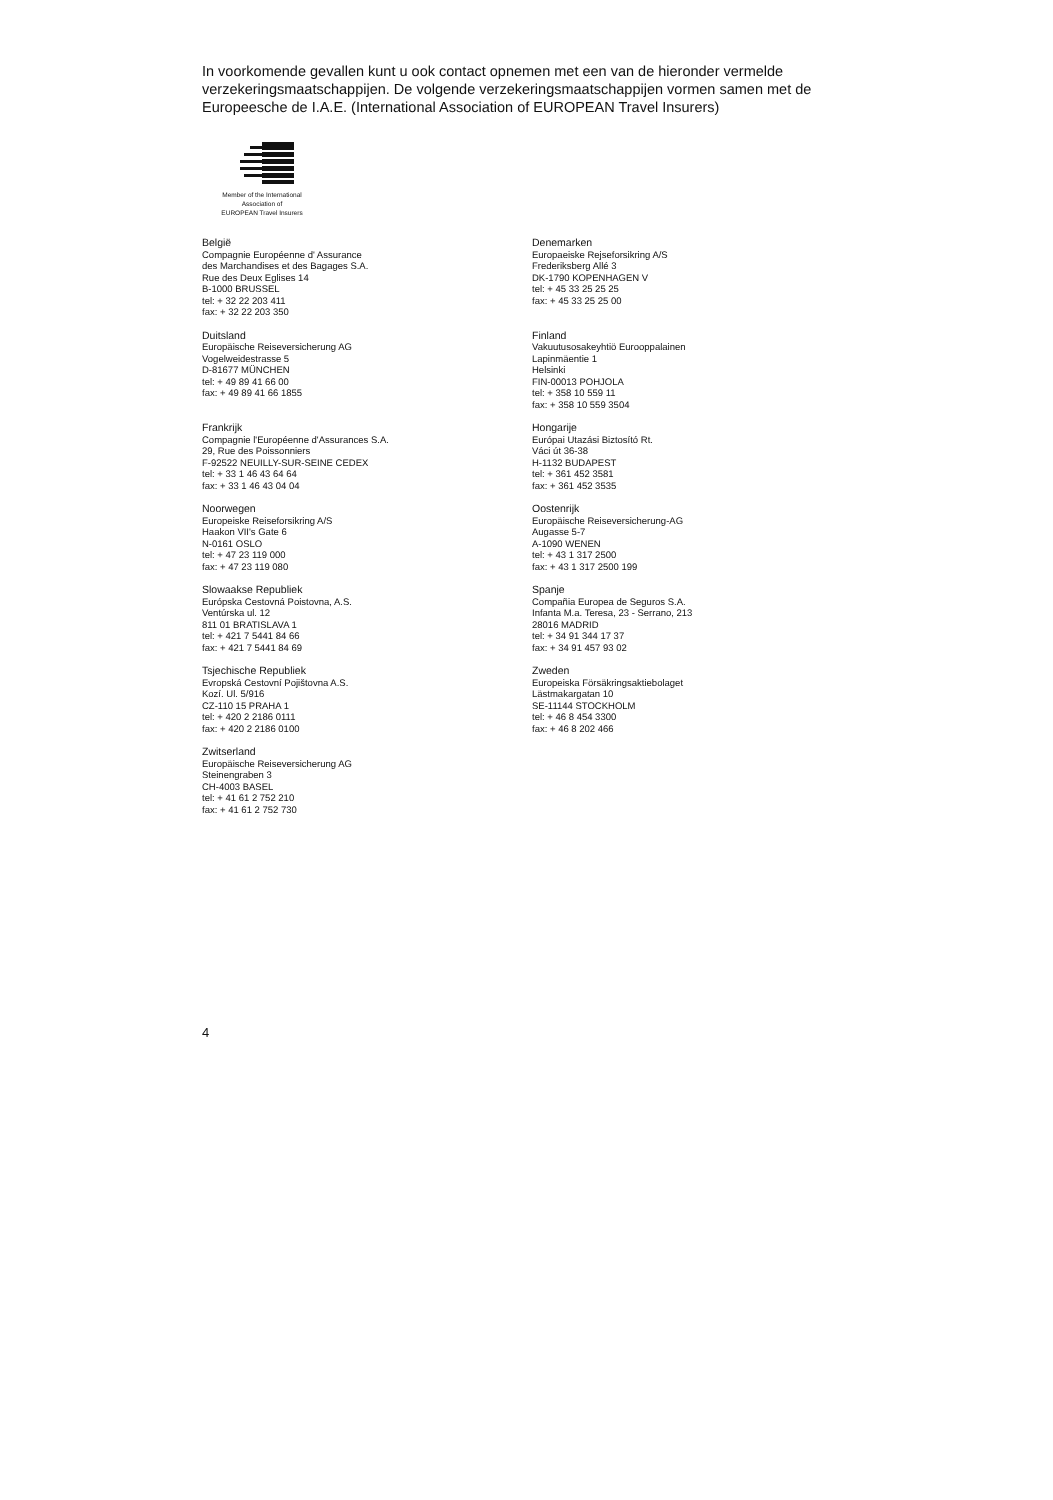In voorkomende gevallen kunt u ook contact opnemen met een van de hieronder vermelde verzekeringsmaatschappijen. De volgende verzekeringsmaatschappijen vormen samen met de Europeesche de I.A.E. (International Association of EUROPEAN Travel Insurers)
Member of the International
Association of
EUROPEAN Travel Insurers
België
Compagnie Européenne d' Assurance
des Marchandises et des Bagages S.A.
Rue des Deux Eglises 14
B-1000 BRUSSEL
tel: + 32 22 203 411
fax: + 32 22 203 350
Duitsland
Europäische Reiseversicherung AG
Vogelweidestrasse 5
D-81677 MÜNCHEN
tel: + 49 89 41 66 00
fax: + 49 89 41 66 1855
Frankrijk
Compagnie l'Européenne d'Assurances S.A.
29, Rue des Poissonniers
F-92522 NEUILLY-SUR-SEINE CEDEX
tel: + 33 1 46 43 64 64
fax: + 33 1 46 43 04 04
Noorwegen
Europeiske Reiseforsikring A/S
Haakon VII's Gate 6
N-0161 OSLO
tel: + 47 23 119 000
fax: + 47 23 119 080
Slowaakse Republiek
Európska Cestovná Poistovna, A.S.
Ventúrska ul. 12
811 01 BRATISLAVA 1
tel: + 421 7 5441 84 66
fax: + 421 7 5441 84 69
Tsjechische Republiek
Evropská Cestovní Pojištovna A.S.
Kozí. Ul. 5/916
CZ-110 15 PRAHA 1
tel: + 420 2 2186 0111
fax: + 420 2 2186 0100
Zwitserland
Europäische Reiseversicherung AG
Steinengraben 3
CH-4003 BASEL
tel: + 41 61 2 752 210
fax: + 41 61 2 752 730
Denemarken
Europaeiske Rejseforsikring A/S
Frederiksberg Allé 3
DK-1790 KOPENHAGEN V
tel: + 45 33 25 25 25
fax: + 45 33 25 25 00
Finland
Vakuutusosakeyhtiö Eurooppalainen
Lapinmäentie 1
Helsinki
FIN-00013 POHJOLA
tel: + 358 10 559 11
fax: + 358 10 559 3504
Hongarije
Európai Utazási Biztosító Rt.
Váci út 36-38
H-1132 BUDAPEST
tel: + 361 452 3581
fax: + 361 452 3535
Oostenrijk
Europäische Reiseversicherung-AG
Augasse 5-7
A-1090 WENEN
tel: + 43 1 317 2500
fax: + 43 1 317 2500 199
Spanje
Compañia Europea de Seguros S.A.
Infanta M.a. Teresa, 23 - Serrano, 213
28016 MADRID
tel: + 34 91 344 17 37
fax: + 34 91 457 93 02
Zweden
Europeiska Försäkringsaktiebolaget
Lästmakargatan 10
SE-11144 STOCKHOLM
tel: + 46 8 454 3300
fax: + 46 8 202 466
4